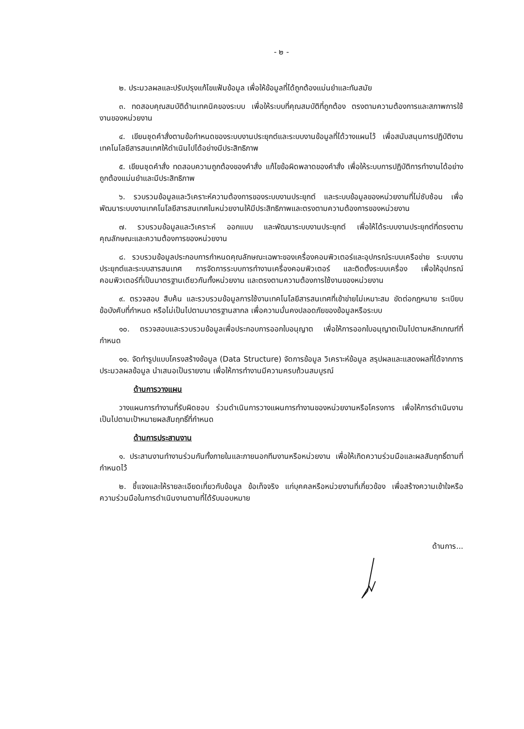- ๒ -
๒. ประมวลผลและปรับปรุงแก้ไขแฟ้มข้อมูล เพื่อให้ข้อมูลที่ได้ถูกต้องแม่นยำและทันสมัย
๓. ทดสอบคุณสมบัติด้านเทคนิคของระบบ เพื่อให้ระบบที่คุณสมบัติที่ถูกต้อง ตรงตามความต้องการและสภาพการใช้งานของหน่วยงาน
๔. เขียนชุดคำสั่งตามข้อกำหนดของระบบงานประยุกต์และระบบงานข้อมูลที่ได้วางแผนไว้ เพื่อสนับสนุนการปฏิบัติงานเทคโนโลยีสารสนเทศให้ดำเนินไปได้อย่างมีประสิทธิภาพ
๕. เขียนชุดคำสั่ง ทดสอบความถูกต้องของคำสั่ง แก้ไขข้อผิดพลาดของคำสั่ง เพื่อให้ระบบการปฏิบัติการทำงานได้อย่างถูกต้องแม่นยำและมีประสิทธิภาพ
๖. รวบรวมข้อมูลและวิเคราะห์ความต้องการของระบบงานประยุกต์ และระบบข้อมูลของหน่วยงานที่ไม่ซับซ้อน เพื่อพัฒนาระบบงานเทคโนโลยีสารสนเทศในหน่วยงานให้มีประสิทธิภาพและตรงตามความต้องการของหน่วยงาน
๗. รวบรวมข้อมูลและวิเคราะห์ ออกแบบ และพัฒนาระบบงานประยุกต์ เพื่อให้ได้ระบบงานประยุกต์ที่ตรงตามคุณลักษณะและความต้องการของหน่วยงาน
๘. รวบรวมข้อมูลประกอบการกำหนดคุณลักษณะเฉพาะของเครื่องคอมพิวเตอร์และอุปกรณ์ระบบเครือข่าย ระบบงานประยุกต์และระบบสารสนเทศ การจัดการระบบการทำงานเครื่องคอมพิวเตอร์ และติดตั้งระบบเครื่อง เพื่อให้อุปกรณ์คอมพิวเตอร์ที่เป็นมาตรฐานเดียวกันทั้งหน่วยงาน และตรงตามความต้องการใช้งานของหน่วยงาน
๙. ตรวจสอบ สืบค้น และรวบรวมข้อมูลการใช้งานเทคโนโลยีสารสนเทศที่เข้าข่ายไม่เหมาะสม ขัดต่อกฎหมาย ระเบียบ ข้อบังคับที่กำหนด หรือไม่เป็นไปตามมาตรฐานสากล เพื่อความมั่นคงปลอดภัยของข้อมูลหรือระบบ
๑๐. ตรวจสอบและรวบรวมข้อมูลเพื่อประกอบการออกใบอนุญาต เพื่อให้การออกใบอนุญาตเป็นไปตามหลักเกณฑ์ที่กำหนด
๑๑. จัดทำรูปแบบโครงสร้างข้อมูล (Data Structure) จัดการข้อมูล วิเคราะห์ข้อมูล สรุปผลและแสดงผลที่ได้จากการประมวลผลข้อมูล นำเสนอเป็นรายงาน เพื่อให้การทำงานมีความครบถ้วนสมบูรณ์
ด้านการวางแผน
วางแผนการทำงานที่รับผิดชอบ ร่วมดำเนินการวางแผนการทำงานของหน่วยงานหรือโครงการ เพื่อให้การดำเนินงานเป็นไปตามเป้าหมายผลสัมฤทธิ์ที่กำหนด
ด้านการประสานงาน
๑. ประสานงานทำงานร่วมกันทั้งภายในและภายนอกทีมงานหรือหน่วยงาน เพื่อให้เกิดความร่วมมือและผลสัมฤทธิ์ตามที่กำหนดไว้
๒. ชี้แจงและให้รายละเอียดเกี่ยวกับข้อมูล ข้อเท็จจริง แก่บุคคลหรือหน่วยงานที่เกี่ยวข้อง เพื่อสร้างความเข้าใจหรือความร่วมมือในการดำเนินงานตามที่ได้รับมอบหมาย
ด้านการ...